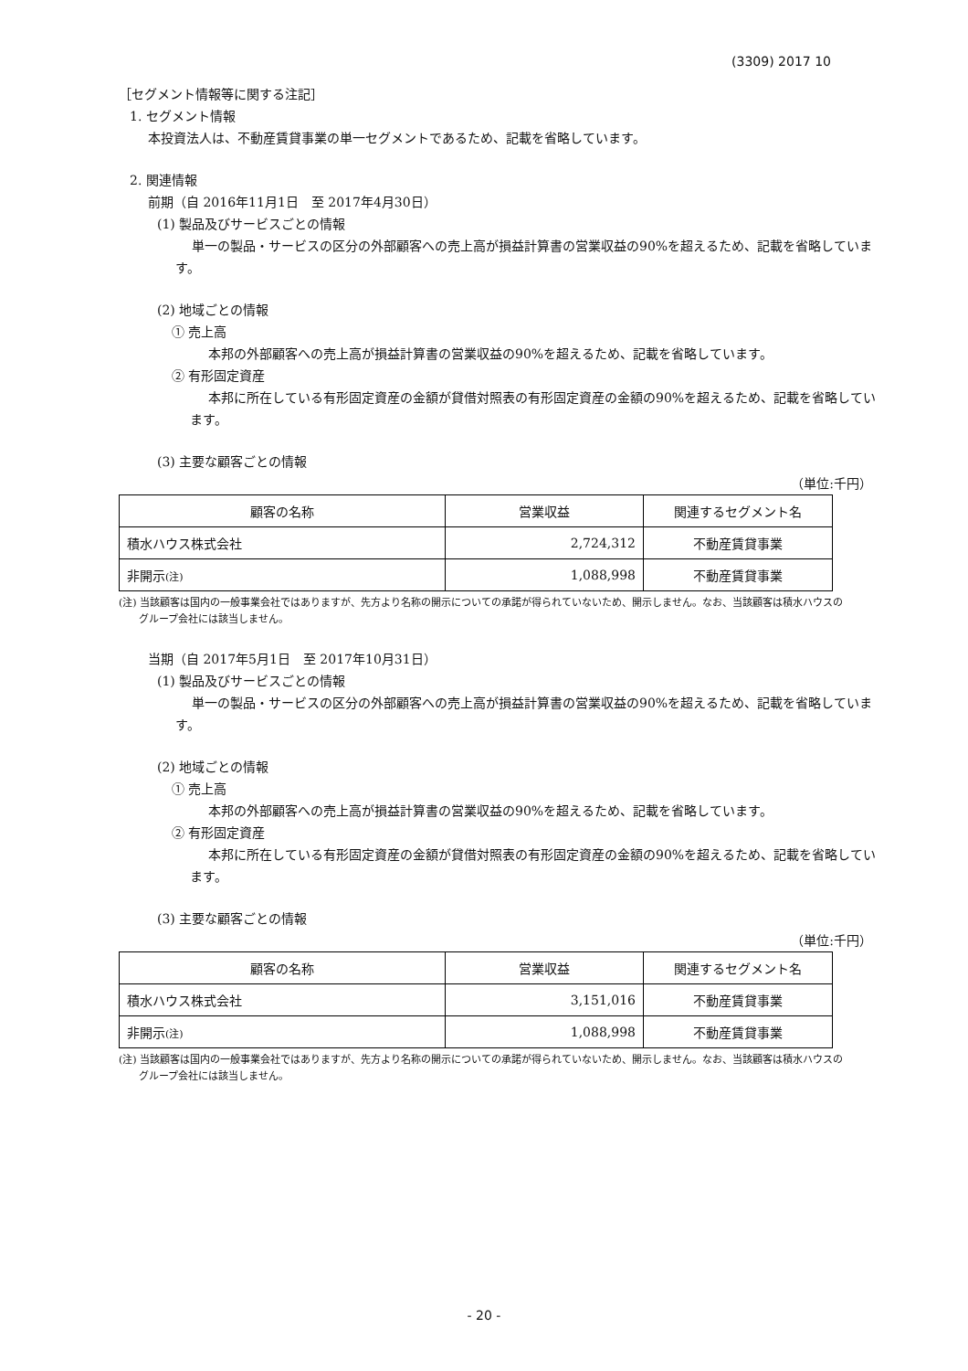(3309) 2017 10
［セグメント情報等に関する注記］
1. セグメント情報
本投資法人は、不動産賃貸事業の単一セグメントであるため、記載を省略しています。
2. 関連情報
前期（自 2016年11月1日　至 2017年4月30日）
(1) 製品及びサービスごとの情報
単一の製品・サービスの区分の外部顧客への売上高が損益計算書の営業収益の90%を超えるため、記載を省略しています。
(2) 地域ごとの情報
① 売上高
本邦の外部顧客への売上高が損益計算書の営業収益の90%を超えるため、記載を省略しています。
② 有形固定資産
本邦に所在している有形固定資産の金額が貸借対照表の有形固定資産の金額の90%を超えるため、記載を省略しています。
(3) 主要な顧客ごとの情報
（単位:千円）
| 顧客の名称 | 営業収益 | 関連するセグメント名 |
| --- | --- | --- |
| 積水ハウス株式会社 | 2,724,312 | 不動産賃貸事業 |
| 非開示 (注) | 1,088,998 | 不動産賃貸事業 |
(注) 当該顧客は国内の一般事業会社ではありますが、先方より名称の開示についての承諾が得られていないため、開示しません。なお、当該顧客は積水ハウスのグループ会社には該当しません。
当期（自 2017年5月1日　至 2017年10月31日）
(1) 製品及びサービスごとの情報
単一の製品・サービスの区分の外部顧客への売上高が損益計算書の営業収益の90%を超えるため、記載を省略しています。
(2) 地域ごとの情報
① 売上高
本邦の外部顧客への売上高が損益計算書の営業収益の90%を超えるため、記載を省略しています。
② 有形固定資産
本邦に所在している有形固定資産の金額が貸借対照表の有形固定資産の金額の90%を超えるため、記載を省略しています。
(3) 主要な顧客ごとの情報
（単位:千円）
| 顧客の名称 | 営業収益 | 関連するセグメント名 |
| --- | --- | --- |
| 積水ハウス株式会社 | 3,151,016 | 不動産賃貸事業 |
| 非開示 (注) | 1,088,998 | 不動産賃貸事業 |
(注) 当該顧客は国内の一般事業会社ではありますが、先方より名称の開示についての承諾が得られていないため、開示しません。なお、当該顧客は積水ハウスのグループ会社には該当しません。
- 20 -